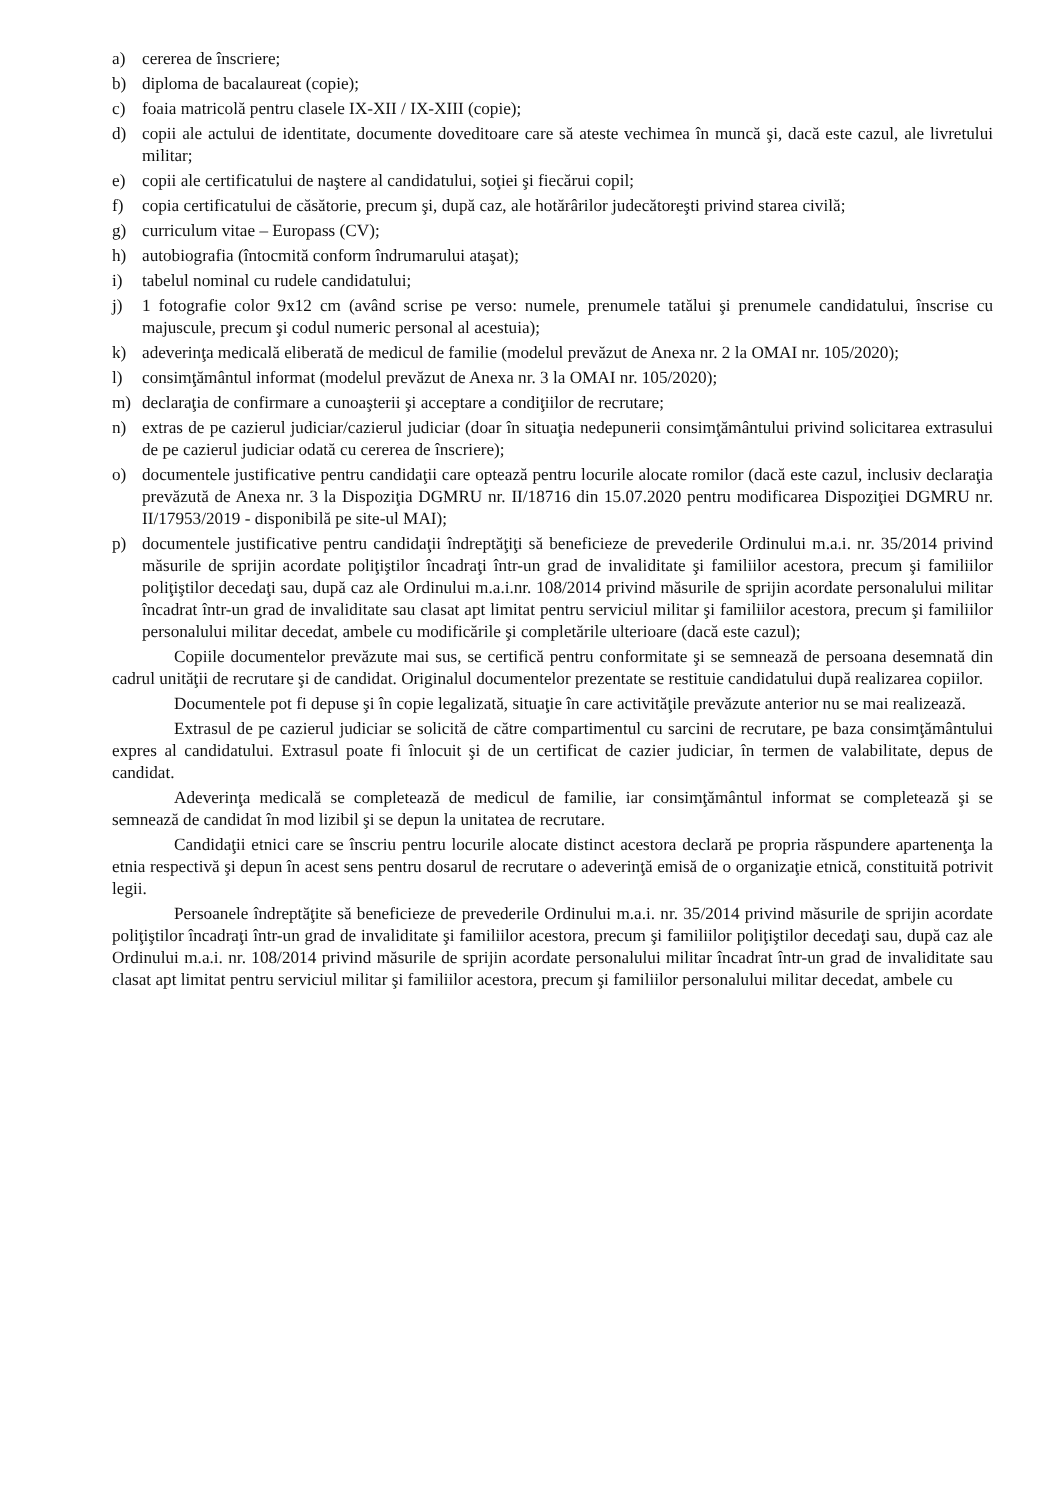a) cererea de înscriere;
b) diploma de bacalaureat (copie);
c) foaia matricolă pentru clasele IX-XII / IX-XIII (copie);
d) copii ale actului de identitate, documente doveditoare care să ateste vechimea în muncă şi, dacă este cazul, ale livretului militar;
e) copii ale certificatului de naştere al candidatului, soţiei şi fiecărui copil;
f) copia certificatului de căsătorie, precum şi, după caz, ale hotărârilor judecătoreşti privind starea civilă;
g) curriculum vitae – Europass (CV);
h) autobiografia (întocmită conform îndrumarului ataşat);
i) tabelul nominal cu rudele candidatului;
j) 1 fotografie color 9x12 cm (având scrise pe verso: numele, prenumele tatălui şi prenumele candidatului, înscrise cu majuscule, precum şi codul numeric personal al acestuia);
k) adeverinţa medicală eliberată de medicul de familie (modelul prevăzut de Anexa nr. 2 la OMAI nr. 105/2020);
l) consimţământul informat (modelul prevăzut de Anexa nr. 3 la OMAI nr. 105/2020);
m) declaraţia de confirmare a cunoaşterii şi acceptare a condiţiilor de recrutare;
n) extras de pe cazierul judiciar/cazierul judiciar (doar în situaţia nedepunerii consimţământului privind solicitarea extrasului de pe cazierul judiciar odată cu cererea de înscriere);
o) documentele justificative pentru candidaţii care optează pentru locurile alocate romilor (dacă este cazul, inclusiv declaraţia prevăzută de Anexa nr. 3 la Dispoziţia DGMRU nr. II/18716 din 15.07.2020 pentru modificarea Dispoziţiei DGMRU nr. II/17953/2019 - disponibilă pe site-ul MAI);
p) documentele justificative pentru candidaţii îndreptăţiţi să beneficieze de prevederile Ordinului m.a.i. nr. 35/2014 privind măsurile de sprijin acordate poliţiştilor încadraţi într-un grad de invaliditate şi familiilor acestora, precum şi familiilor poliţiştilor decedaţi sau, după caz ale Ordinului m.a.i.nr. 108/2014 privind măsurile de sprijin acordate personalului militar încadrat într-un grad de invaliditate sau clasat apt limitat pentru serviciul militar şi familiilor acestora, precum şi familiilor personalului militar decedat, ambele cu modificările şi completările ulterioare (dacă este cazul);
Copiile documentelor prevăzute mai sus, se certifică pentru conformitate şi se semnează de persoana desemnată din cadrul unităţii de recrutare şi de candidat. Originalul documentelor prezentate se restituie candidatului după realizarea copiilor.
Documentele pot fi depuse şi în copie legalizată, situaţie în care activităţile prevăzute anterior nu se mai realizează.
Extrasul de pe cazierul judiciar se solicită de către compartimentul cu sarcini de recrutare, pe baza consimţământului expres al candidatului. Extrasul poate fi înlocuit şi de un certificat de cazier judiciar, în termen de valabilitate, depus de candidat.
Adeverinţa medicală se completează de medicul de familie, iar consimţământul informat se completează şi se semnează de candidat în mod lizibil şi se depun la unitatea de recrutare.
Candidaţii etnici care se înscriu pentru locurile alocate distinct acestora declară pe propria răspundere apartenenţa la etnia respectivă şi depun în acest sens pentru dosarul de recrutare o adeverinţă emisă de o organizaţie etnică, constituită potrivit legii.
Persoanele îndreptăţite să beneficieze de prevederile Ordinului m.a.i. nr. 35/2014 privind măsurile de sprijin acordate poliţiştilor încadraţi într-un grad de invaliditate şi familiilor acestora, precum şi familiilor poliţiştilor decedaţi sau, după caz ale Ordinului m.a.i. nr. 108/2014 privind măsurile de sprijin acordate personalului militar încadrat într-un grad de invaliditate sau clasat apt limitat pentru serviciul militar şi familiilor acestora, precum şi familiilor personalului militar decedat, ambele cu